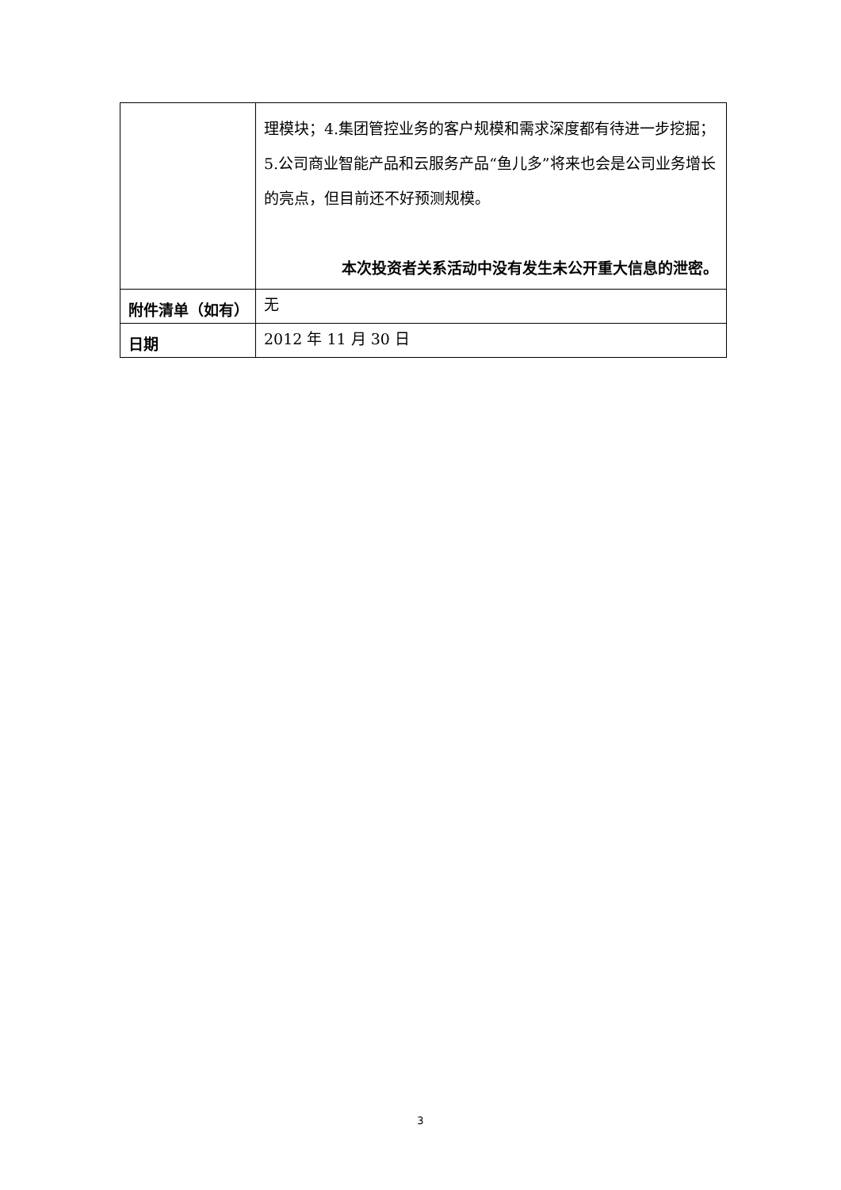| | 理模块；4.集团管控业务的客户规模和需求深度都有待进一步挖掘；5.公司商业智能产品和云服务产品“鱼儿多”将来也会是公司业务增长的亮点，但目前还不好预测规模。 本次投资者关系活动中没有发生未公开重大信息的泄密。 |
| 附件清单（如有） | 无 |
| 日期 | 2012 年 11 月 30 日 |
3